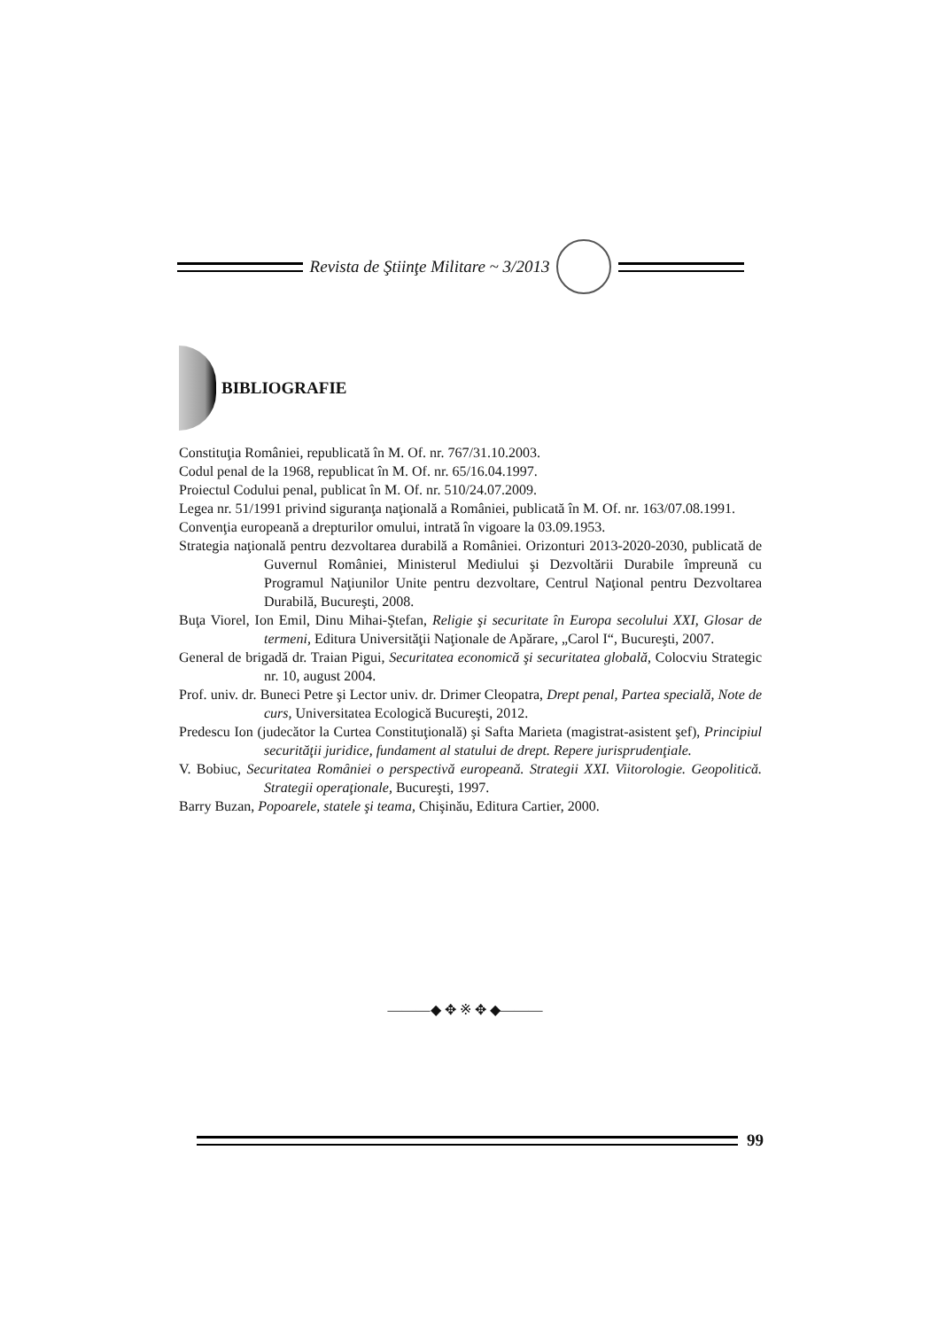Revista de Ştiinţe Militare ~ 3/2013
BIBLIOGRAFIE
Constituţia României, republicată în M. Of. nr. 767/31.10.2003.
Codul penal de la 1968, republicat în M. Of. nr. 65/16.04.1997.
Proiectul Codului penal, publicat în M. Of. nr. 510/24.07.2009.
Legea nr. 51/1991 privind siguranţa naţională a României, publicată în M. Of. nr. 163/07.08.1991.
Convenţia europeană a drepturilor omului, intrată în vigoare la 03.09.1953.
Strategia naţională pentru dezvoltarea durabilă a României. Orizonturi 2013-2020-2030, publicată de Guvernul României, Ministerul Mediului şi Dezvoltării Durabile împreună cu Programul Naţiunilor Unite pentru dezvoltare, Centrul Naţional pentru Dezvoltarea Durabilă, Bucureşti, 2008.
Buţa Viorel, Ion Emil, Dinu Mihai-Ştefan, Religie şi securitate în Europa secolului XXI, Glosar de termeni, Editura Universităţii Naţionale de Apărare, „Carol I“, Bucureşti, 2007.
General de brigadă dr. Traian Pigui, Securitatea economică şi securitatea globală, Colocviu Strategic nr. 10, august 2004.
Prof. univ. dr. Buneci Petre şi Lector univ. dr. Drimer Cleopatra, Drept penal, Partea specială, Note de curs, Universitatea Ecologică Bucureşti, 2012.
Predescu Ion (judecător la Curtea Constituţională) şi Safta Marieta (magistrat-asistent şef), Principiul securităţii juridice, fundament al statului de drept. Repere jurisprudenţiale.
V. Bobiuc, Securitatea României o perspectivă europeană. Strategii XXI. Viitorologie. Geopolitică. Strategii operaţionale, Bucureşti, 1997.
Barry Buzan, Popoarele, statele şi teama, Chişinău, Editura Cartier, 2000.
———◆ ✥ ※ ✥ ◆———
99